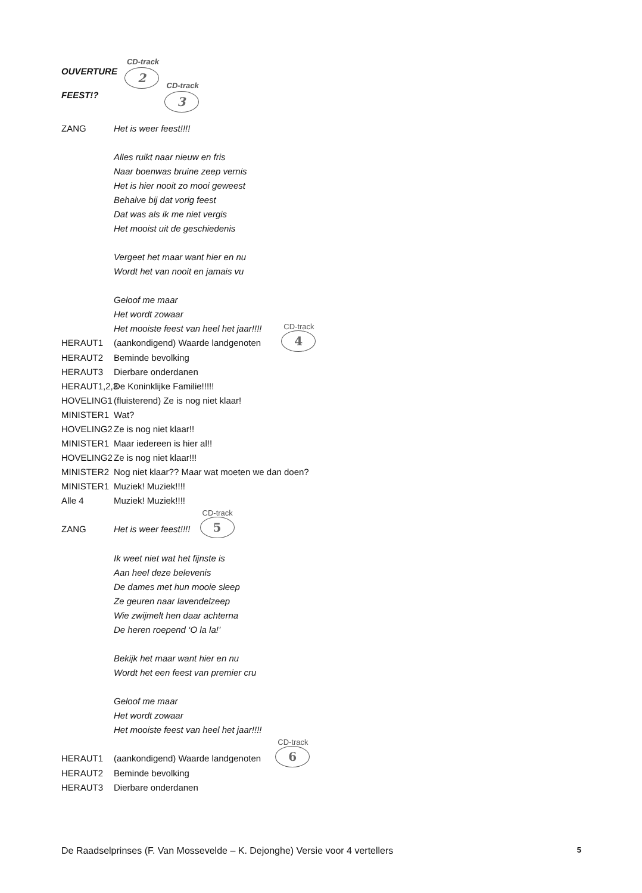OUVERTURE CD-track 2
FEEST!? CD-track 3
ZANG Het is weer feest!!!!
Alles ruikt naar nieuw en fris
Naar boenwas bruine zeep vernis
Het is hier nooit zo mooi geweest
Behalve bij dat vorig feest
Dat was als ik me niet vergis
Het mooist uit de geschiedenis
Vergeet het maar want hier en nu
Wordt het van nooit en jamais vu
Geloof me maar
Het wordt zowaar
Het mooiste feest van heel het jaar!!!!
HERAUT1 (aankondigend) Waarde landgenoten CD-track 4
HERAUT2 Beminde bevolking
HERAUT3 Dierbare onderdanen
HERAUT1,2,3 De Koninklijke Familie!!!!!
HOVELING1 (fluisterend) Ze is nog niet klaar!
MINISTER1 Wat?
HOVELING2 Ze is nog niet klaar!!
MINISTER1 Maar iedereen is hier al!!
HOVELING2 Ze is nog niet klaar!!!
MINISTER2 Nog niet klaar?? Maar wat moeten we dan doen?
MINISTER1 Muziek! Muziek!!!!
Alle 4 Muziek! Muziek!!!!
ZANG Het is weer feest!!!! CD-track 5
Ik weet niet wat het fijnste is
Aan heel deze belevenis
De dames met hun mooie sleep
Ze geuren naar lavendelzeep
Wie zwijmelt hen daar achterna
De heren roepend ‘O la la!’
Bekijk het maar want hier en nu
Wordt het een feest van premier cru
Geloof me maar
Het wordt zowaar
Het mooiste feest van heel het jaar!!!!
HERAUT1 (aankondigend) Waarde landgenoten CD-track 6
HERAUT2 Beminde bevolking
HERAUT3 Dierbare onderdanen
De Raadselprinses (F. Van Mossevelde – K. Dejonghe) Versie voor 4 vertellers 5